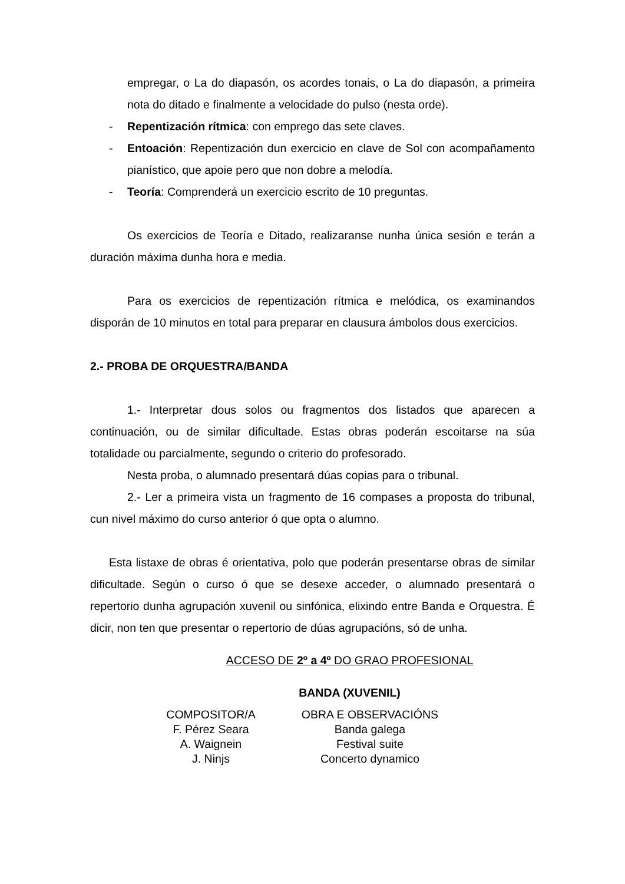empregar, o La do diapasón, os acordes tonais, o La do diapasón, a primeira nota do ditado e finalmente a velocidade do pulso (nesta orde).
- Repentización rítmica: con emprego das sete claves.
- Entoación: Repentización dun exercicio en clave de Sol con acompañamento pianístico, que apoie pero que non dobre a melodía.
- Teoría: Comprenderá un exercicio escrito de 10 preguntas.
Os exercicios de Teoría e Ditado, realizaranse nunha única sesión e terán a duración máxima dunha hora e media.
Para os exercicios de repentización rítmica e melódica, os examinandos disporán de 10 minutos en total para preparar en clausura ámbolos dous exercicios.
2.- PROBA DE ORQUESTRA/BANDA
1.- Interpretar dous solos ou fragmentos dos listados que aparecen a continuación, ou de similar dificultade. Estas obras poderán escoitarse na súa totalidade ou parcialmente, segundo o criterio do profesorado.
Nesta proba, o alumnado presentará dúas copias para o tribunal.
2.- Ler a primeira vista un fragmento de 16 compases a proposta do tribunal, cun nivel máximo do curso anterior ó que opta o alumno.
Esta listaxe de obras é orientativa, polo que poderán presentarse obras de similar dificultade. Según o curso ó que se desexe acceder, o alumnado presentará o repertorio dunha agrupación xuvenil ou sinfónica, elixindo entre Banda e Orquestra. É dicir, non ten que presentar o repertorio de dúas agrupacións, só de unha.
ACCESO DE 2º a 4º DO GRAO PROFESIONAL
BANDA (XUVENIL)
| COMPOSITOR/A | OBRA E OBSERVACIÓNS |
| --- | --- |
| F. Pérez Seara | Banda galega |
| A. Waignein | Festival suite |
| J. Ninjs | Concerto dynamico |